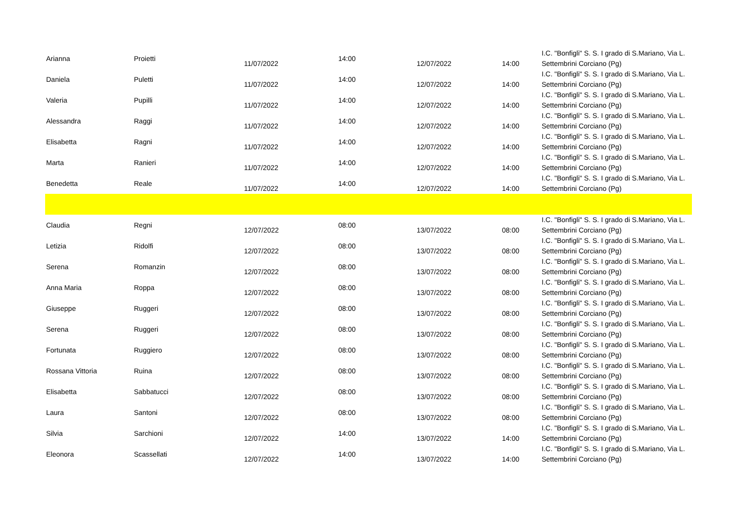| Arianna | Proietti | 11/07/2022 | 14:00 | 12/07/2022 | 14:00 | I.C. "Bonfigli" S. S. I grado di S.Mariano, Via L. Settembrini Corciano (Pg) |
| Daniela | Puletti | 11/07/2022 | 14:00 | 12/07/2022 | 14:00 | I.C. "Bonfigli" S. S. I grado di S.Mariano, Via L. Settembrini Corciano (Pg) |
| Valeria | Pupilli | 11/07/2022 | 14:00 | 12/07/2022 | 14:00 | I.C. "Bonfigli" S. S. I grado di S.Mariano, Via L. Settembrini Corciano (Pg) |
| Alessandra | Raggi | 11/07/2022 | 14:00 | 12/07/2022 | 14:00 | I.C. "Bonfigli" S. S. I grado di S.Mariano, Via L. Settembrini Corciano (Pg) |
| Elisabetta | Ragni | 11/07/2022 | 14:00 | 12/07/2022 | 14:00 | I.C. "Bonfigli" S. S. I grado di S.Mariano, Via L. Settembrini Corciano (Pg) |
| Marta | Ranieri | 11/07/2022 | 14:00 | 12/07/2022 | 14:00 | I.C. "Bonfigli" S. S. I grado di S.Mariano, Via L. Settembrini Corciano (Pg) |
| Benedetta | Reale | 11/07/2022 | 14:00 | 12/07/2022 | 14:00 | I.C. "Bonfigli" S. S. I grado di S.Mariano, Via L. Settembrini Corciano (Pg) |
| Claudia | Regni | 12/07/2022 | 08:00 | 13/07/2022 | 08:00 | I.C. "Bonfigli" S. S. I grado di S.Mariano, Via L. Settembrini Corciano (Pg) |
| Letizia | Ridolfi | 12/07/2022 | 08:00 | 13/07/2022 | 08:00 | I.C. "Bonfigli" S. S. I grado di S.Mariano, Via L. Settembrini Corciano (Pg) |
| Serena | Romanzin | 12/07/2022 | 08:00 | 13/07/2022 | 08:00 | I.C. "Bonfigli" S. S. I grado di S.Mariano, Via L. Settembrini Corciano (Pg) |
| Anna Maria | Roppa | 12/07/2022 | 08:00 | 13/07/2022 | 08:00 | I.C. "Bonfigli" S. S. I grado di S.Mariano, Via L. Settembrini Corciano (Pg) |
| Giuseppe | Ruggeri | 12/07/2022 | 08:00 | 13/07/2022 | 08:00 | I.C. "Bonfigli" S. S. I grado di S.Mariano, Via L. Settembrini Corciano (Pg) |
| Serena | Ruggeri | 12/07/2022 | 08:00 | 13/07/2022 | 08:00 | I.C. "Bonfigli" S. S. I grado di S.Mariano, Via L. Settembrini Corciano (Pg) |
| Fortunata | Ruggiero | 12/07/2022 | 08:00 | 13/07/2022 | 08:00 | I.C. "Bonfigli" S. S. I grado di S.Mariano, Via L. Settembrini Corciano (Pg) |
| Rossana Vittoria | Ruina | 12/07/2022 | 08:00 | 13/07/2022 | 08:00 | I.C. "Bonfigli" S. S. I grado di S.Mariano, Via L. Settembrini Corciano (Pg) |
| Elisabetta | Sabbatucci | 12/07/2022 | 08:00 | 13/07/2022 | 08:00 | I.C. "Bonfigli" S. S. I grado di S.Mariano, Via L. Settembrini Corciano (Pg) |
| Laura | Santoni | 12/07/2022 | 08:00 | 13/07/2022 | 08:00 | I.C. "Bonfigli" S. S. I grado di S.Mariano, Via L. Settembrini Corciano (Pg) |
| Silvia | Sarchioni | 12/07/2022 | 14:00 | 13/07/2022 | 14:00 | I.C. "Bonfigli" S. S. I grado di S.Mariano, Via L. Settembrini Corciano (Pg) |
| Eleonora | Scassellati | 12/07/2022 | 14:00 | 13/07/2022 | 14:00 | I.C. "Bonfigli" S. S. I grado di S.Mariano, Via L. Settembrini Corciano (Pg) |